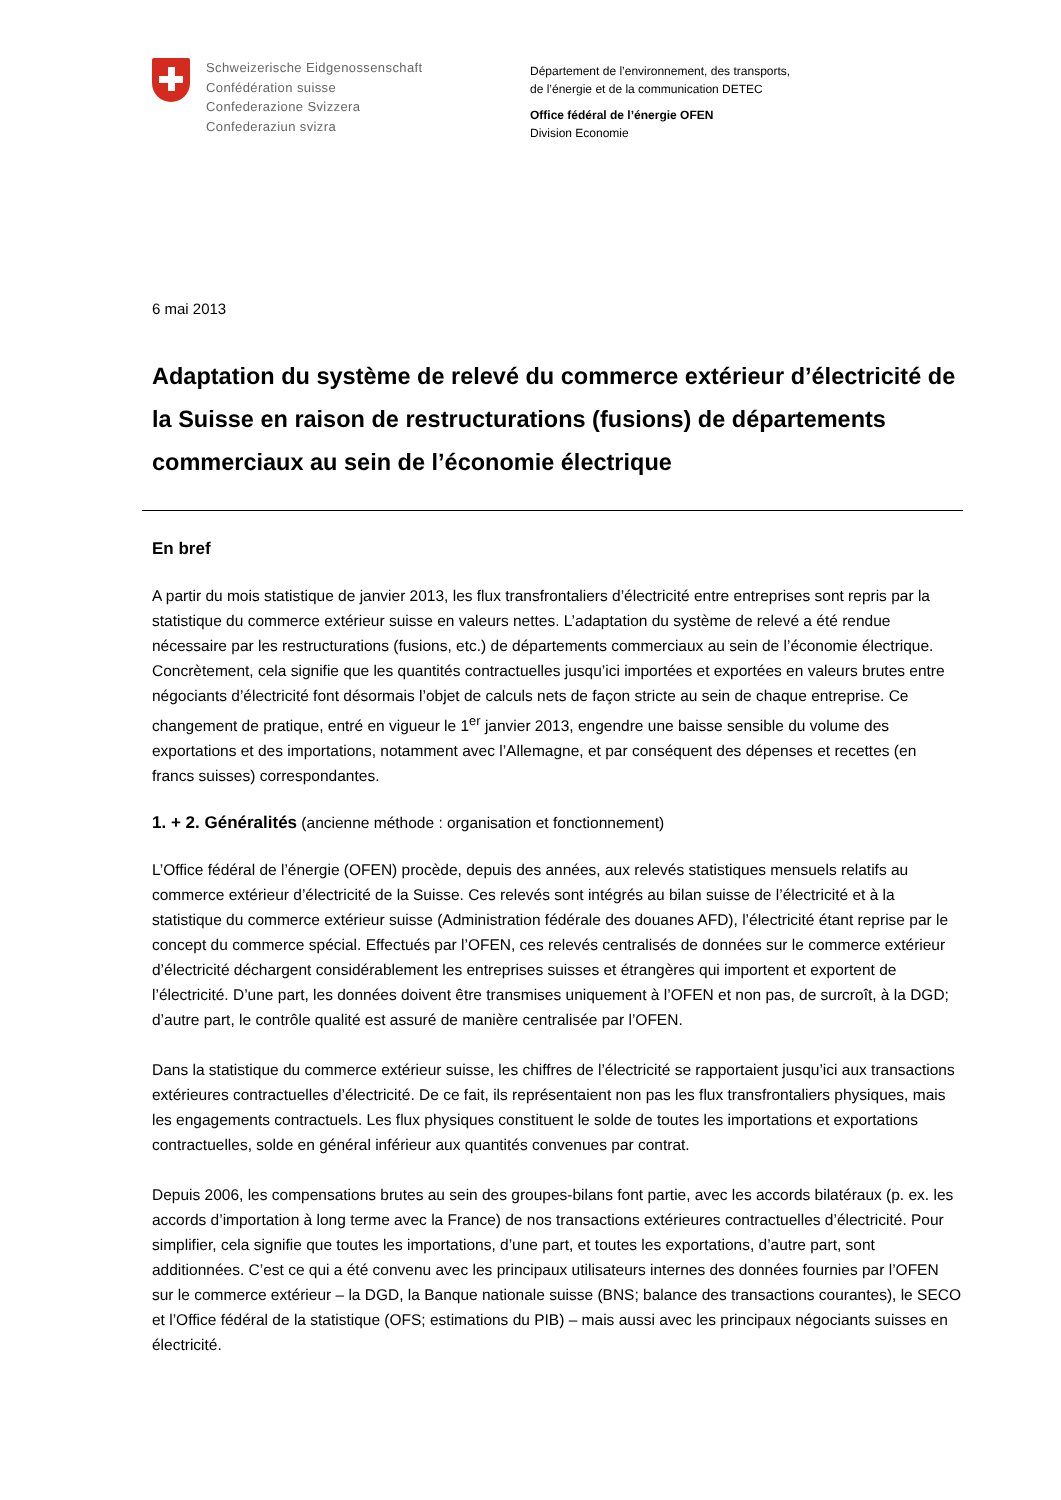Schweizerische Eidgenossenschaft
Confédération suisse
Confederazione Svizzera
Confederaziun svizra
Département de l’environnement, des transports,
de l’énergie et de la communication DETEC
Office fédéral de l’énergie OFEN
Division Economie
6 mai 2013
Adaptation du système de relevé du commerce extérieur d’électricité de la Suisse en raison de restructurations (fusions) de départements commerciaux au sein de l’économie électrique
En bref
A partir du mois statistique de janvier 2013, les flux transfrontaliers d’électricité entre entreprises sont repris par la statistique du commerce extérieur suisse en valeurs nettes. L’adaptation du système de relevé a été rendue nécessaire par les restructurations (fusions, etc.) de départements commerciaux au sein de l’économie électrique. Concrètement, cela signifie que les quantités contractuelles jusqu’ici importées et exportées en valeurs brutes entre négociants d’électricité font désormais l’objet de calculs nets de façon stricte au sein de chaque entreprise. Ce changement de pratique, entré en vigueur le 1<sup>er</sup> janvier 2013, engendre une baisse sensible du volume des exportations et des importations, notamment avec l’Allemagne, et par conséquent des dépenses et recettes (en francs suisses) correspondantes.
1. + 2. Généralités (ancienne méthode : organisation et fonctionnement)
L’Office fédéral de l’énergie (OFEN) procède, depuis des années, aux relevés statistiques mensuels relatifs au commerce extérieur d’électricité de la Suisse. Ces relevés sont intégrés au bilan suisse de l’électricité et à la statistique du commerce extérieur suisse (Administration fédérale des douanes AFD), l’électricité étant reprise par le concept du commerce spécial. Effectués par l’OFEN, ces relevés centralisés de données sur le commerce extérieur d’électricité déchargent considérablement les entreprises suisses et étrangères qui importent et exportent de l’électricité. D’une part, les données doivent être transmises uniquement à l’OFEN et non pas, de surcroît, à la DGD; d’autre part, le contrôle qualité est assuré de manière centralisée par l’OFEN.
Dans la statistique du commerce extérieur suisse, les chiffres de l’électricité se rapportaient jusqu’ici aux transactions extérieures contractuelles d’électricité. De ce fait, ils représentaient non pas les flux transfrontaliers physiques, mais les engagements contractuels. Les flux physiques constituent le solde de toutes les importations et exportations contractuelles, solde en général inférieur aux quantités convenues par contrat.
Depuis 2006, les compensations brutes au sein des groupes-bilans font partie, avec les accords bilatéraux (p. ex. les accords d’importation à long terme avec la France) de nos transactions extérieures contractuelles d’électricité. Pour simplifier, cela signifie que toutes les importations, d’une part, et toutes les exportations, d’autre part, sont additionnées. C’est ce qui a été convenu avec les principaux utilisateurs internes des données fournies par l’OFEN sur le commerce extérieur – la DGD, la Banque nationale suisse (BNS; balance des transactions courantes), le SECO et l’Office fédéral de la statistique (OFS; estimations du PIB) – mais aussi avec les principaux négociants suisses en électricité.